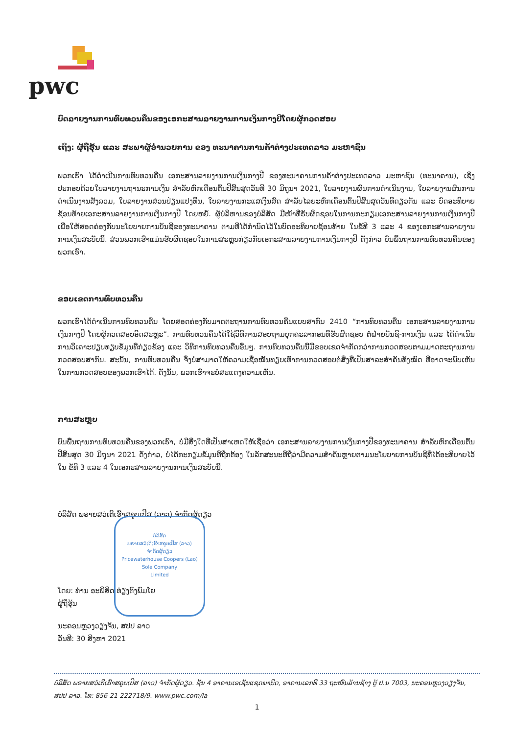pwc
ບົດລາຍງານການທົບທວນຄືນຂອງເອກະສານລາຍງານການເງິນກາງປີໂດຍຜູ້ກວດສອບ
ເຖິງ: ຜູ້ຖືຮຸ້ນ ແລະ ສະພາຜູ້ອຳນວຍການ ຂອງ ທະນາຄານການຄ້າຕ່າງປະເທດລາວ ມະຫາຊົນ
ພວກເຮົາ ໄດ້ດຳເນີນການທົບທວນຄືນ ເອກະສານລາຍງານການເງິນກາງປີ ຂອງທະນາຄານການຄ້າຕ່າງປະເທດລາວ ມະຫາຊົນ (ທະນາຄານ), ເຊິ່ງປະກອບດ້ວຍໃບລາຍງານຖານະການເງິນ ສຳລັບຫົກເດືອນຕົ້ນປີສິ້ນສຸດວັນທີ 30 ມິຖຸນາ 2021, ໃບລາຍງານຜົນການດຳເນີນງານ, ໃບລາຍງານຜົນການດຳເນີນງານສັງລວມ, ໃບລາຍງານສ່ວນປ່ຽນແປງທຶນ, ໃບລາຍງານກະແສເງິນສົດ ສຳລັບໄລຍະຫົກເດືອນຕົ້ນປີສິ້ນສຸດວັນທີດຽວກັນ ແລະ ບົດອະທິບາຍຊ້ອນທ້າຍເອກະສານລາຍງານການເງິນກາງປີ ໂດຍຫຍໍ້. ຜູ້ບໍລິຫານຂອງບໍລິສັດ ມີໜ້າທີ່ຮັບຜິດຊອບໃນການກະກຽມເອກະສານລາຍງານການເງິນກາງປີ ເພື່ອໃຫ້ສອດຄ່ອງກັບນະໂຍບາຍການບັນຊີຂອງທະນາຄານ ຕາມທີ່ໄດ້ກຳນົດໄວ້ໃນບົດອະທິບາຍຊ້ອນທ້າຍ ໃນຂໍ້ທີ 3 ແລະ 4 ຂອງເອກະສານລາຍງານການເງິນສະບັບນີ້. ສ່ວນພວກເຮົາແມ່ນຮັບຜິດຊອບໃນການສະຫຼຸບກ່ຽວກັບເອກະສານລາຍງານການເງິນກາງປີ ດັ່ງກ່າວ ບົນພື້ນຖານການທົບທວນຄືນຂອງພວກເຮົາ.
ຂອບເຂດການທົບທວນຄືນ
ພວກເຮົາໄດ້ດຳເນີນການທົບທວນຄືນ ໂດຍສອດຄ່ອງກັບມາດຕະຖານການທົບທວນຄືນແບບສາກົນ 2410 “ການທົບທວນຄືນ ເອກະສານລາຍງານການເງິນກາງປີ ໂດຍຜູ້ກວດສອບອິດສະຫຼະ”. ການທົບທວນຄືນໄດ້ໃຊ້ວິທີການສອບຖາມບຸກຄະລາກອນທີ່ຮັບຜິດຊອບ ຕໍ່ຝ່າຍບັນຊີ-ການເງິນ ແລະ ໄດ້ດຳເນີນການວິເຄາະປຽບທຽບຂໍ້ມູນທີ່ກ່ຽວຂ້ອງ ແລະ ວິທີການທົບທວນຄືນອື່ນໆ. ການທົບທວນຄືນນີ້ມີຂອບເຂດຈຳກັດກວ່າການກວດສອບຕາມມາດຕະຖານການກວດສອບສາກົນ. ສະນັ້ນ, ການທົບທວນຄືນ ຈຶ່ງບໍ່ສາມາດໃຫ້ຄວາມເຊື່ອໝັ້ນທຽບເທົ່າການກວດສອບຕໍ່ສິ່ງທີ່ເປັນສາລະສຳຄັນທັງໝົດ ທີ່ອາດຈະພົບເຫັນໃນການກວດສອບຂອງພວກເຮົາໄດ້. ດັ່ງນັ້ນ, ພວກເຮົາຈະບໍ່ສະແດງຄວາມເຫັນ.
ການສະຫຼຸບ
ບົນພື້ນຖານການທົບທວນຄືນຂອງພວກເຮົາ, ບໍ່ມີສິ່ງໃດທີ່ເປັນສາເຫດໃຫ້ເຊື່ອວ່າ ເອກະສານລາຍງານການເງິນກາງປີຂອງທະນາຄານ ສຳລັບຫົກເດືອນຕົ້ນປີສິ້ນສຸດ 30 ມິຖຸນາ 2021 ດັ່ງກ່າວ, ບໍ່ໄດ້ກະກຽມຂໍ້ມູນທີ່ຖືກຕ້ອງ ໃນລັກສະນະທີ່ຖືວ່າມີຄວາມສຳຄັນຫຼາຍຕາມນະໂຍບາຍການບັນຊີທີ່ໄດ້ອະທິບາຍໄວ້ໃນ ຂໍ້ທີ 3 ແລະ 4 ໃນເອກະສານລາຍງານການເງິນສະບັບນີ້.
ບໍລິສັດ ພຣາຍສວໍເຕີເຮົ້າສຄູບເປີສ (ລາວ) ຈຳກັດຜູ້ດຽວ
ບໍລິສັດ
ພຣາຍສວໍເຕີເຮົ້າສຄູບເປີສ (ລາວ)
ຈຳກັດຜູ້ດຽວ
Pricewaterhouse Coopers (Lao)
Sole Company
Limited
ໂດຍ: ທ່ານ ອະພິສິດ ທ່ຽງຕົງພົມໂຍ
ຜູ້ຖືຮຸ້ນ
ນະຄອນຫຼວງວຽງຈັນ, ສປປ ລາວ
ວັນທີ: 30 ສິງຫາ 2021
ບໍລິສັດ ພຣາຍສວໍເຕີເຮົ້າສຄູບເປີສ (ລາວ) ຈຳກັດຜູ້ດຽວ. ຊັ້ນ 4 ອາຄານເອເຊັນແຊດພານິດ, ອາຄານເລກທີ 33 ຖະໜົນລ້ານຊ້າງ ຕູ້ ປ.ນ 7003, ນະຄອນຫຼວງວຽງຈັນ, ສປປ ລາວ. ໂທ: 856 21 222718/9. www.pwc.com/la
1